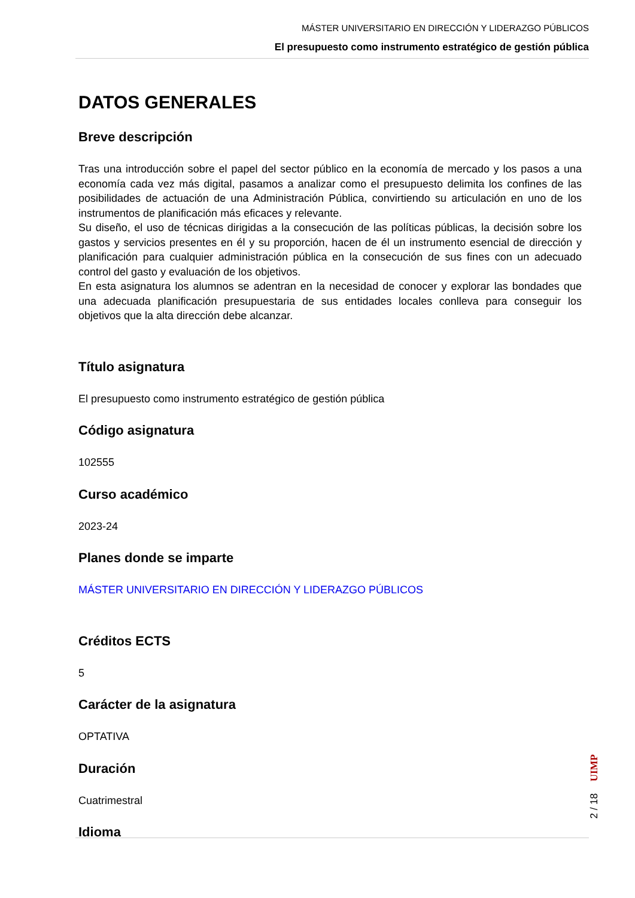MÁSTER UNIVERSITARIO EN DIRECCIÓN Y LIDERAZGO PÚBLICOS
El presupuesto como instrumento estratégico de gestión pública
DATOS GENERALES
Breve descripción
Tras una introducción sobre el papel del sector público en la economía de mercado y los pasos a una economía cada vez más digital, pasamos a analizar como el presupuesto delimita los confines de las posibilidades de actuación de una Administración Pública, convirtiendo su articulación en uno de los instrumentos de planificación más eficaces y relevante.
Su diseño, el uso de técnicas dirigidas a la consecución de las políticas públicas, la decisión sobre los gastos y servicios presentes en él y su proporción, hacen de él un instrumento esencial de dirección y planificación para cualquier administración pública en la consecución de sus fines con un adecuado control del gasto y evaluación de los objetivos.
En esta asignatura los alumnos se adentran en la necesidad de conocer y explorar las bondades que una adecuada planificación presupuestaria de sus entidades locales conlleva para conseguir los objetivos que la alta dirección debe alcanzar.
Título asignatura
El presupuesto como instrumento estratégico de gestión pública
Código asignatura
102555
Curso académico
2023-24
Planes donde se imparte
MÁSTER UNIVERSITARIO EN DIRECCIÓN Y LIDERAZGO PÚBLICOS
Créditos ECTS
5
Carácter de la asignatura
OPTATIVA
Duración
Cuatrimestral
Idioma
UIMP
2 / 18